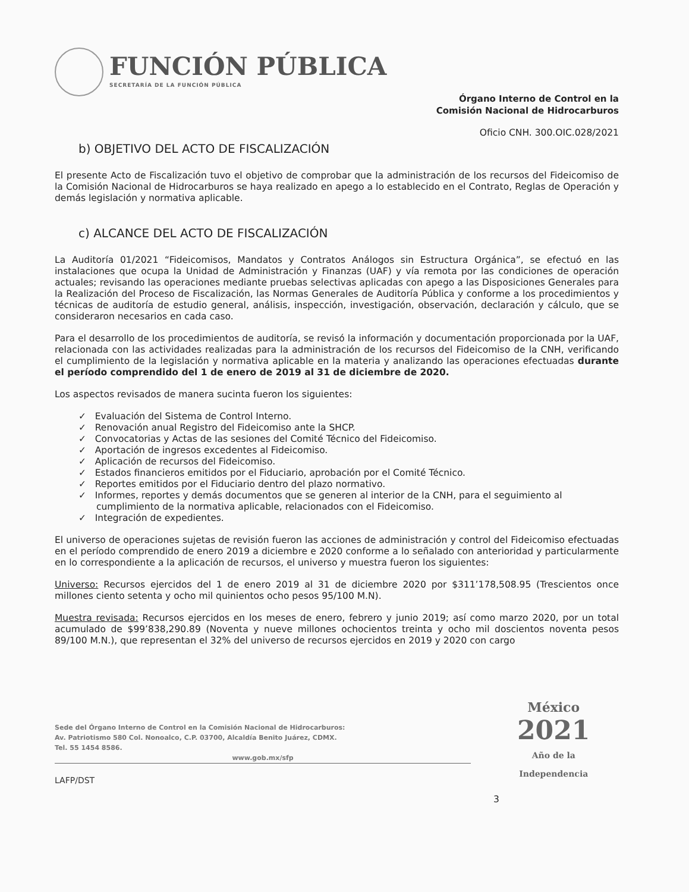FUNCIÓN PÚBLICA
SECRETARÍA DE LA FUNCIÓN PÚBLICA
Órgano Interno de Control en la
Comisión Nacional de Hidrocarburos
Oficio CNH. 300.OIC.028/2021
b) OBJETIVO DEL ACTO DE FISCALIZACIÓN
El presente Acto de Fiscalización tuvo el objetivo de comprobar que la administración de los recursos del Fideicomiso de la Comisión Nacional de Hidrocarburos se haya realizado en apego a lo establecido en el Contrato, Reglas de Operación y demás legislación y normativa aplicable.
c) ALCANCE DEL ACTO DE FISCALIZACIÓN
La Auditoría 01/2021 “Fideicomisos, Mandatos y Contratos Análogos sin Estructura Orgánica”, se efectuó en las instalaciones que ocupa la Unidad de Administración y Finanzas (UAF) y vía remota por las condiciones de operación actuales; revisando las operaciones mediante pruebas selectivas aplicadas con apego a las Disposiciones Generales para la Realización del Proceso de Fiscalización, las Normas Generales de Auditoría Pública y conforme a los procedimientos y técnicas de auditoría de estudio general, análisis, inspección, investigación, observación, declaración y cálculo, que se consideraron necesarios en cada caso.
Para el desarrollo de los procedimientos de auditoría, se revisó la información y documentación proporcionada por la UAF, relacionada con las actividades realizadas para la administración de los recursos del Fideicomiso de la CNH, verificando el cumplimiento de la legislación y normativa aplicable en la materia y analizando las operaciones efectuadas durante el período comprendido del 1 de enero de 2019 al 31 de diciembre de 2020.
Los aspectos revisados de manera sucinta fueron los siguientes:
✓ Evaluación del Sistema de Control Interno.
✓ Renovación anual Registro del Fideicomiso ante la SHCP.
✓ Convocatorias y Actas de las sesiones del Comité Técnico del Fideicomiso.
✓ Aportación de ingresos excedentes al Fideicomiso.
✓ Aplicación de recursos del Fideicomiso.
✓ Estados financieros emitidos por el Fiduciario, aprobación por el Comité Técnico.
✓ Reportes emitidos por el Fiduciario dentro del plazo normativo.
✓ Informes, reportes y demás documentos que se generen al interior de la CNH, para el seguimiento al cumplimiento de la normativa aplicable, relacionados con el Fideicomiso.
✓ Integración de expedientes.
El universo de operaciones sujetas de revisión fueron las acciones de administración y control del Fideicomiso efectuadas en el período comprendido de enero 2019 a diciembre e 2020 conforme a lo señalado con anterioridad y particularmente en lo correspondiente a la aplicación de recursos, el universo y muestra fueron los siguientes:
Universo: Recursos ejercidos del 1 de enero 2019 al 31 de diciembre 2020 por $311’178,508.95 (Trescientos once millones ciento setenta y ocho mil quinientos ocho pesos 95/100 M.N).
Muestra revisada: Recursos ejercidos en los meses de enero, febrero y junio 2019; así como marzo 2020, por un total acumulado de $99’838,290.89 (Noventa y nueve millones ochocientos treinta y ocho mil doscientos noventa pesos 89/100 M.N.), que representan el 32% del universo de recursos ejercidos en 2019 y 2020 con cargo
Sede del Órgano Interno de Control en la Comisión Nacional de Hidrocarburos:
Av. Patriotismo 580 Col. Nonoalco, C.P. 03700, Alcaldía Benito Juárez, CDMX.
Tel. 55 1454 8586.
www.gob.mx/sfp
LAFP/DST
3
México
2021
Año de la
Independencia